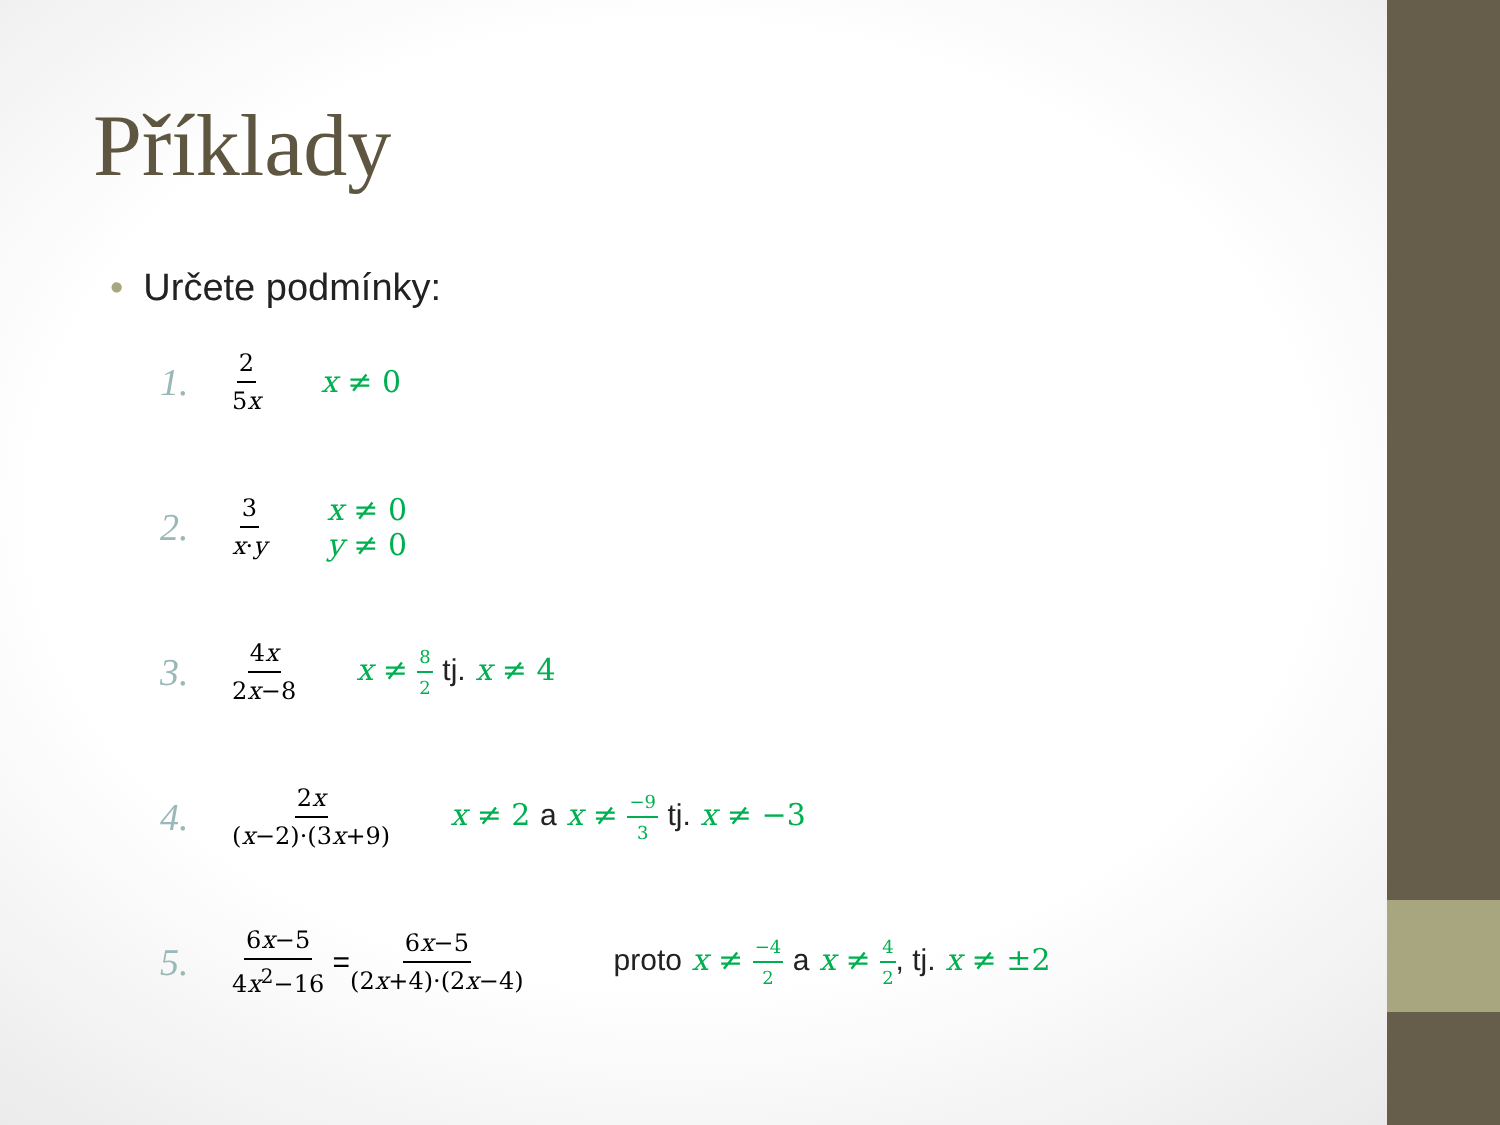Příklady
• Určete podmínky:
1.
2 5x
x ≠ 0
2.
3 x·y
x ≠ 0
y ≠ 0
3.
4x 2x−8
x ≠ 8 2 tj. x ≠ 4
4.
2x (x−2)·(3x+9)
x ≠ 2 a x ≠ −9 3 tj. x ≠ −3
5.
6x−5 4x<sup>2</sup>−16
=
6x−5 (2x+4)·(2x−4)
proto x ≠ −4 2 a x ≠ 4 2, tj. x ≠ ±2